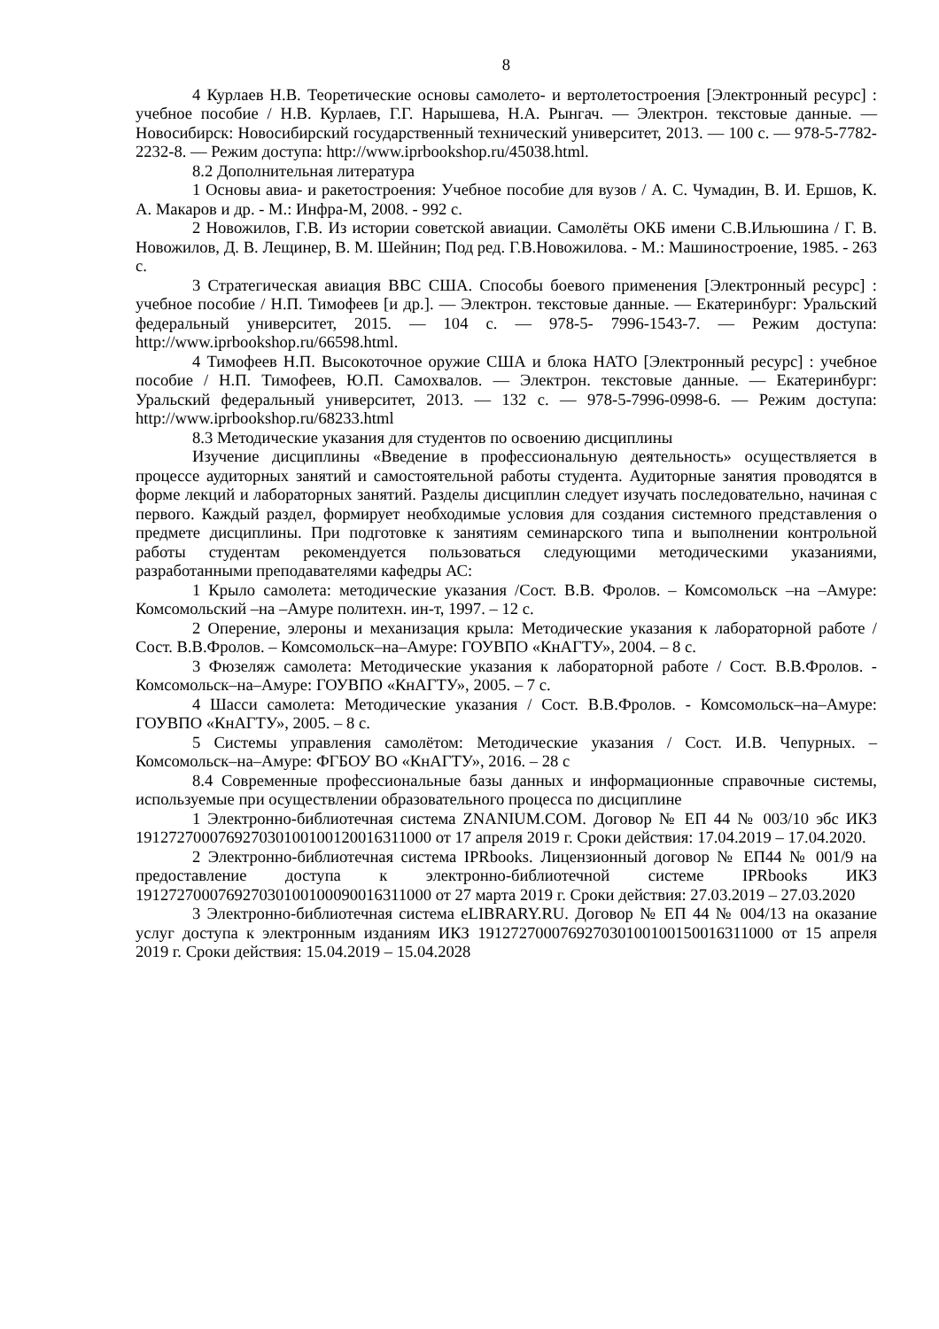8
4 Курлаев Н.В. Теоретические основы самолето- и вертолетостроения [Электронный ресурс] : учебное пособие / Н.В. Курлаев, Г.Г. Нарышева, Н.А. Рынгач. — Электрон. текстовые данные. — Новосибирск: Новосибирский государственный технический университет, 2013. — 100 с. — 978-5-7782-2232-8. — Режим доступа: http://www.iprbookshop.ru/45038.html.
8.2 Дополнительная литература
1 Основы авиа- и ракетостроения: Учебное пособие для вузов / А. С. Чумадин, В. И. Ершов, К. А. Макаров и др. - М.: Инфра-М, 2008. - 992 с.
2 Новожилов, Г.В. Из истории советской авиации. Самолёты ОКБ имени С.В.Ильюшина / Г. В. Новожилов, Д. В. Лещинер, В. М. Шейнин; Под ред. Г.В.Новожилова. - М.: Машиностроение, 1985. - 263 с.
3 Стратегическая авиация ВВС США. Способы боевого применения [Электронный ресурс] : учебное пособие / Н.П. Тимофеев [и др.]. — Электрон. текстовые данные. — Екатеринбург: Уральский федеральный университет, 2015. — 104 с. — 978-5- 7996-1543-7. — Режим доступа: http://www.iprbookshop.ru/66598.html.
4 Тимофеев Н.П. Высокоточное оружие США и блока НАТО [Электронный ресурс] : учебное пособие / Н.П. Тимофеев, Ю.П. Самохвалов. — Электрон. текстовые данные. — Екатеринбург: Уральский федеральный университет, 2013. — 132 с. — 978-5-7996-0998-6. — Режим доступа: http://www.iprbookshop.ru/68233.html
8.3 Методические указания для студентов по освоению дисциплины
Изучение дисциплины «Введение в профессиональную деятельность» осуществляется в процессе аудиторных занятий и самостоятельной работы студента. Аудиторные занятия проводятся в форме лекций и лабораторных занятий. Разделы дисциплин следует изучать последовательно, начиная с первого. Каждый раздел, формирует необходимые условия для создания системного представления о предмете дисциплины. При подготовке к занятиям семинарского типа и выполнении контрольной работы студентам рекомендуется пользоваться следующими методическими указаниями, разработанными преподавателями кафедры АС:
1 Крыло самолета: методические указания /Сост. В.В. Фролов. – Комсомольск –на –Амуре: Комсомольский –на –Амуре политехн. ин-т, 1997. – 12 с.
2 Оперение, элероны и механизация крыла: Методические указания к лабораторной работе / Сост. В.В.Фролов. – Комсомольск–на–Амуре: ГОУВПО «КнАГТУ», 2004. – 8 с.
3 Фюзеляж самолета: Методические указания к лабораторной работе / Сост. В.В.Фролов. - Комсомольск–на–Амуре: ГОУВПО «КнАГТУ», 2005. – 7 с.
4 Шасси самолета: Методические указания / Сост. В.В.Фролов. - Комсомольск–на–Амуре: ГОУВПО «КнАГТУ», 2005. – 8 с.
5 Системы управления самолётом: Методические указания / Сост. И.В. Чепурных. – Комсомольск–на–Амуре: ФГБОУ ВО «КнАГТУ», 2016. – 28 с
8.4 Современные профессиональные базы данных и информационные справочные системы, используемые при осуществлении образовательного процесса по дисциплине
1 Электронно-библиотечная система ZNANIUM.COM. Договор № ЕП 44 № 003/10 эбс ИКЗ 191272700076927030100100120016311000 от 17 апреля 2019 г. Сроки действия: 17.04.2019 – 17.04.2020.
2 Электронно-библиотечная система IPRbooks. Лицензионный договор № ЕП44 № 001/9 на предоставление доступа к электронно-библиотечной системе IPRbooks ИКЗ 191272700076927030100100090016311000 от 27 марта 2019 г. Сроки действия: 27.03.2019 – 27.03.2020
3 Электронно-библиотечная система eLIBRARY.RU. Договор № ЕП 44 № 004/13 на оказание услуг доступа к электронным изданиям ИКЗ 191272700076927030100100150016311000 от 15 апреля 2019 г. Сроки действия: 15.04.2019 – 15.04.2028